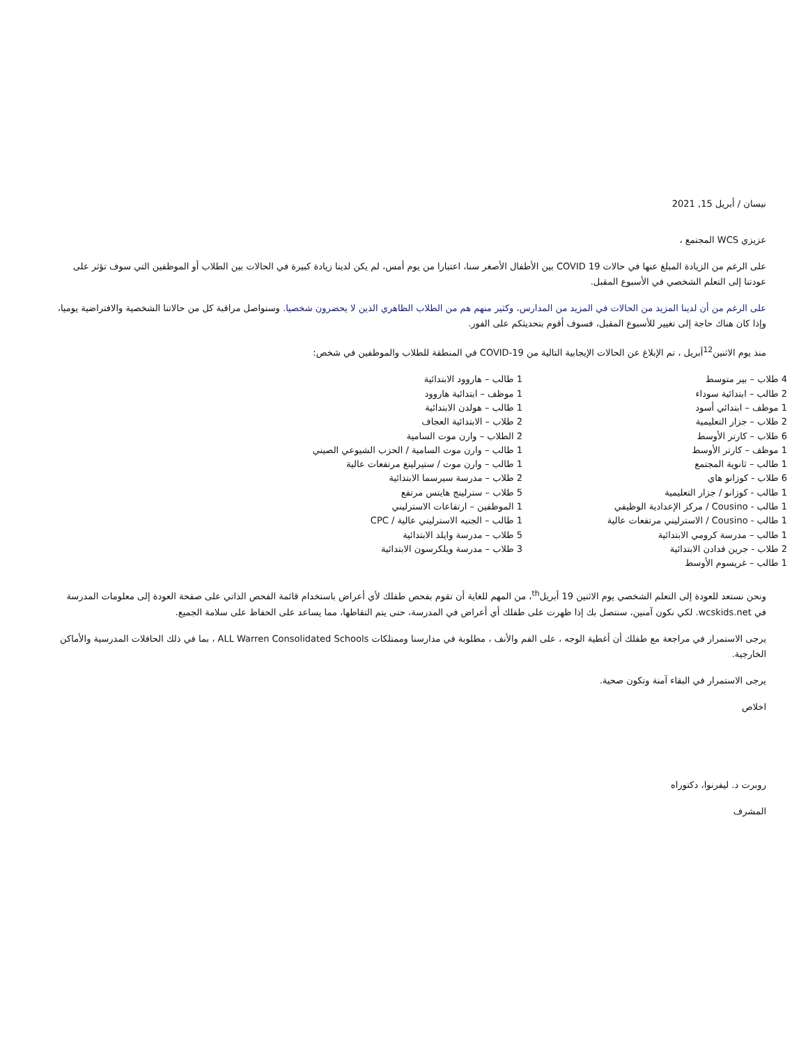نيسان / أبريل 15, 2021
عزيزي WCS المجتمع ،
على الرغم من الزيادة المبلغ عنها في حالات COVID 19 بين الأطفال الأصغر سنا، اعتبارا من يوم أمس، لم يكن لدينا زيادة كبيرة في الحالات بين الطلاب أو الموظفين التي سوف تؤثر على عودتنا إلى التعلم الشخصي في الأسبوع المقبل.
على الرغم من أن لدينا المزيد من الحالات في المزيد من المدارس، وكثير منهم هم من الطلاب الظاهري الذين لا يحضرون شخصيا. وسنواصل مراقبة كل من حالاتنا الشخصية والافتراضية يوميا، وإذا كان هناك حاجة إلى تغيير للأسبوع المقبل، فسوف أقوم بتحديثكم على الفور.
منذ يوم الاثنين<sup>12</sup>أبريل ، تم الإبلاغ عن الحالات الإيجابية التالية من COVID-19 في المنطقة للطلاب والموظفين في شخص:
4 طلاب – بير متوسط
2 طالب – ابتدائية سوداء
1 موظف – ابتدائي أسود
2 طلاب – جزار التعليمية
6 طلاب – كارتر الأوسط
1 موظف – كارتر الأوسط
1 طالب – ثانوية المجتمع
6 طلاب - كوزانو هاي
1 طالب - كوزانو / جزار التعليمية
1 طالب - Cousino / مركز الإعدادية الوظيفي
1 طالب - Cousino / الاسترليني مرتفعات عالية
1 طالب – مدرسة كرومي الابتدائية
2 طلاب - جرين فدادن الابتدائية
1 طالب – غريسوم الأوسط
1 طالب – هاروود الابتدائية
1 موظف – ابتدائية هاروود
1 طالب – هولدن الابتدائية
2 طلاب – الابتدائية العجاف
2 الطلاب – وارن موت السامية
1 طالب – وارن موت السامية / الحزب الشيوعي الصيني
1 طالب – وارن موت / ستيرلينغ مرتفعات عالية
2 طلاب – مدرسة سيرسما الابتدائية
5 طلاب – سترلينج هايتس مرتفع
1 الموظفين – ارتفاعات الاسترليني
1 طالب – الجنيه الاسترليني عالية / CPC
5 طلاب – مدرسة وايلد الابتدائية
3 طلاب – مدرسة ويلكرسون الابتدائية
ونحن نستعد للعودة إلى التعلم الشخصي يوم الاثنين 19 أبريل<sup>th</sup>، من المهم للغاية أن تقوم بفحص طفلك لأي أعراض باستخدام قائمة الفحص الذاتي على صفحة العودة إلى معلومات المدرسة في wcskids.net. لكي نكون آمنين، سنتصل بك إذا ظهرت على طفلك أي أعراض في المدرسة، حتى يتم التقاطها، مما يساعد على الحفاظ على سلامة الجميع.
يرجى الاستمرار في مراجعة مع طفلك أن أغطية الوجه ، على الفم والأنف ، مطلوبة في مدارسنا وممتلكات ALL Warren Consolidated Schools ، بما في ذلك الحافلات المدرسية والأماكن الخارجية.
يرجى الاستمرار في البقاء آمنة وتكون صحية.
اخلاص
روبرت د. ليفرنوا، دكتوراه
المشرف